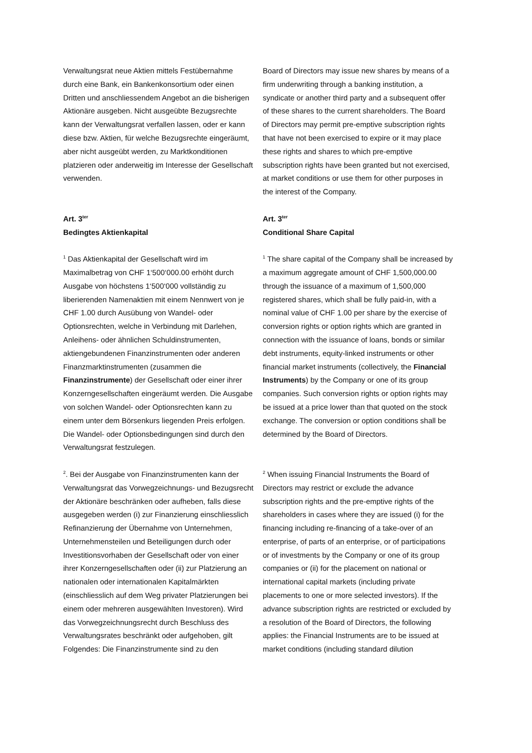Verwaltungsrat neue Aktien mittels Festübernahme durch eine Bank, ein Bankenkonsortium oder einen Dritten und anschliessendem Angebot an die bisherigen Aktionäre ausgeben. Nicht ausgeübte Bezugsrechte kann der Verwaltungsrat verfallen lassen, oder er kann diese bzw. Aktien, für welche Bezugsrechte eingeräumt, aber nicht ausgeübt werden, zu Marktkonditionen platzieren oder anderweitig im Interesse der Gesellschaft verwenden.
Board of Directors may issue new shares by means of a firm underwriting through a banking institution, a syndicate or another third party and a subsequent offer of these shares to the current shareholders. The Board of Directors may permit pre-emptive subscription rights that have not been exercised to expire or it may place these rights and shares to which pre-emptive subscription rights have been granted but not exercised, at market conditions or use them for other purposes in the interest of the Company.
Art. 3<sup>ter</sup>
Bedingtes Aktienkapital
Art. 3<sup>ter</sup>
Conditional Share Capital
<sup>1</sup> Das Aktienkapital der Gesellschaft wird im Maximalbetrag von CHF 1‘500‘000.00 erhöht durch Ausgabe von höchstens 1‘500‘000 vollständig zu liberierenden Namenaktien mit einem Nennwert von je CHF 1.00 durch Ausübung von Wandel- oder Optionsrechten, welche in Verbindung mit Darlehen, Anleihens- oder ähnlichen Schuldinstrumenten, aktiengebundenen Finanzinstrumenten oder anderen Finanzmarktinstrumenten (zusammen die Finanzinstrumente) der Gesellschaft oder einer ihrer Konzerngesellschaften eingeräumt werden. Die Ausgabe von solchen Wandel- oder Optionsrechten kann zu einem unter dem Börsenkurs liegenden Preis erfolgen. Die Wandel- oder Optionsbedingungen sind durch den Verwaltungsrat festzulegen.
<sup>1</sup> The share capital of the Company shall be increased by a maximum aggregate amount of CHF 1,500,000.00 through the issuance of a maximum of 1,500,000 registered shares, which shall be fully paid-in, with a nominal value of CHF 1.00 per share by the exercise of conversion rights or option rights which are granted in connection with the issuance of loans, bonds or similar debt instruments, equity-linked instruments or other financial market instruments (collectively, the Financial Instruments) by the Company or one of its group companies. Such conversion rights or option rights may be issued at a price lower than that quoted on the stock exchange. The conversion or option conditions shall be determined by the Board of Directors.
<sup>2</sup>. Bei der Ausgabe von Finanzinstrumenten kann der Verwaltungsrat das Vorwegzeichnungs- und Bezugsrecht der Aktionäre beschränken oder aufheben, falls diese ausgegeben werden (i) zur Finanzierung einschliesslich Refinanzierung der Übernahme von Unternehmen, Unternehmensteilen und Beteiligungen durch oder Investitionsvorhaben der Gesellschaft oder von einer ihrer Konzerngesellschaften oder (ii) zur Platzierung an nationalen oder internationalen Kapitalmärkten (einschliesslich auf dem Weg privater Platzierungen bei einem oder mehreren ausgewählten Investoren). Wird das Vorwegzeichnungsrecht durch Beschluss des Verwaltungsrates beschränkt oder aufgehoben, gilt Folgendes: Die Finanzinstrumente sind zu den
<sup>2</sup> When issuing Financial Instruments the Board of Directors may restrict or exclude the advance subscription rights and the pre-emptive rights of the shareholders in cases where they are issued (i) for the financing including re-financing of a take-over of an enterprise, of parts of an enterprise, or of participations or of investments by the Company or one of its group companies or (ii) for the placement on national or international capital markets (including private placements to one or more selected investors). If the advance subscription rights are restricted or excluded by a resolution of the Board of Directors, the following applies: the Financial Instruments are to be issued at market conditions (including standard dilution